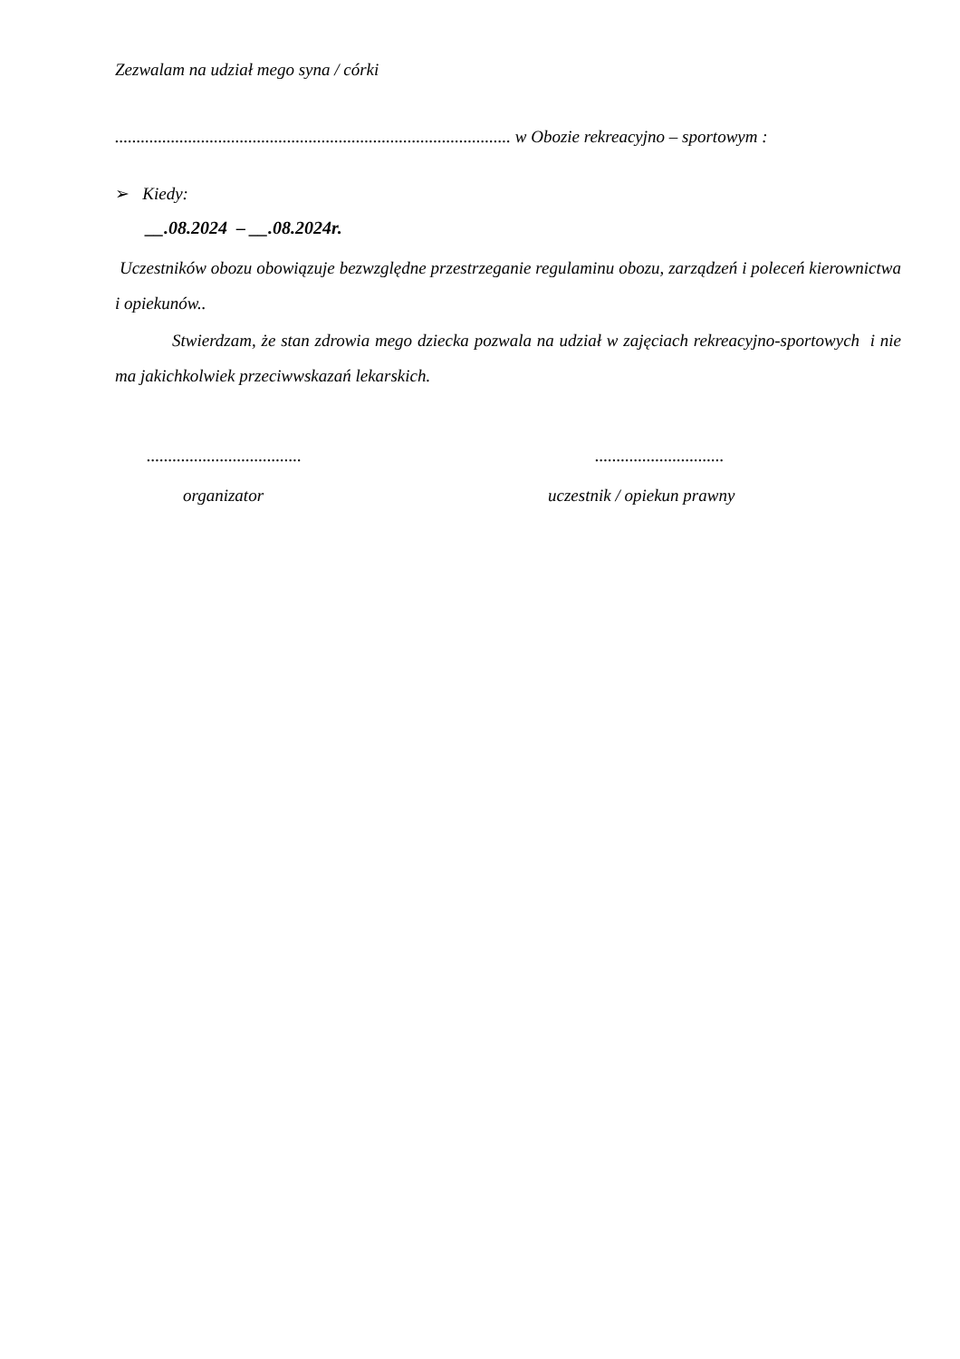Zezwalam na udział mego syna / córki
............................................................................................ w Obozie rekreacyjno – sportowym :
➢ Kiedy:
__.08.2024 – __.08.2024r.
Uczestników obozu obowiązuje bezwzględne przestrzeganie regulaminu obozu, zarządzeń i poleceń kierownictwa i opiekunów..
Stwierdzam, że stan zdrowia mego dziecka pozwala na udział w zajęciach rekreacyjno-sportowych i nie ma jakichkolwiek przeciwwskazań lekarskich.
..................................................................
organizator uczestnik / opiekun prawny